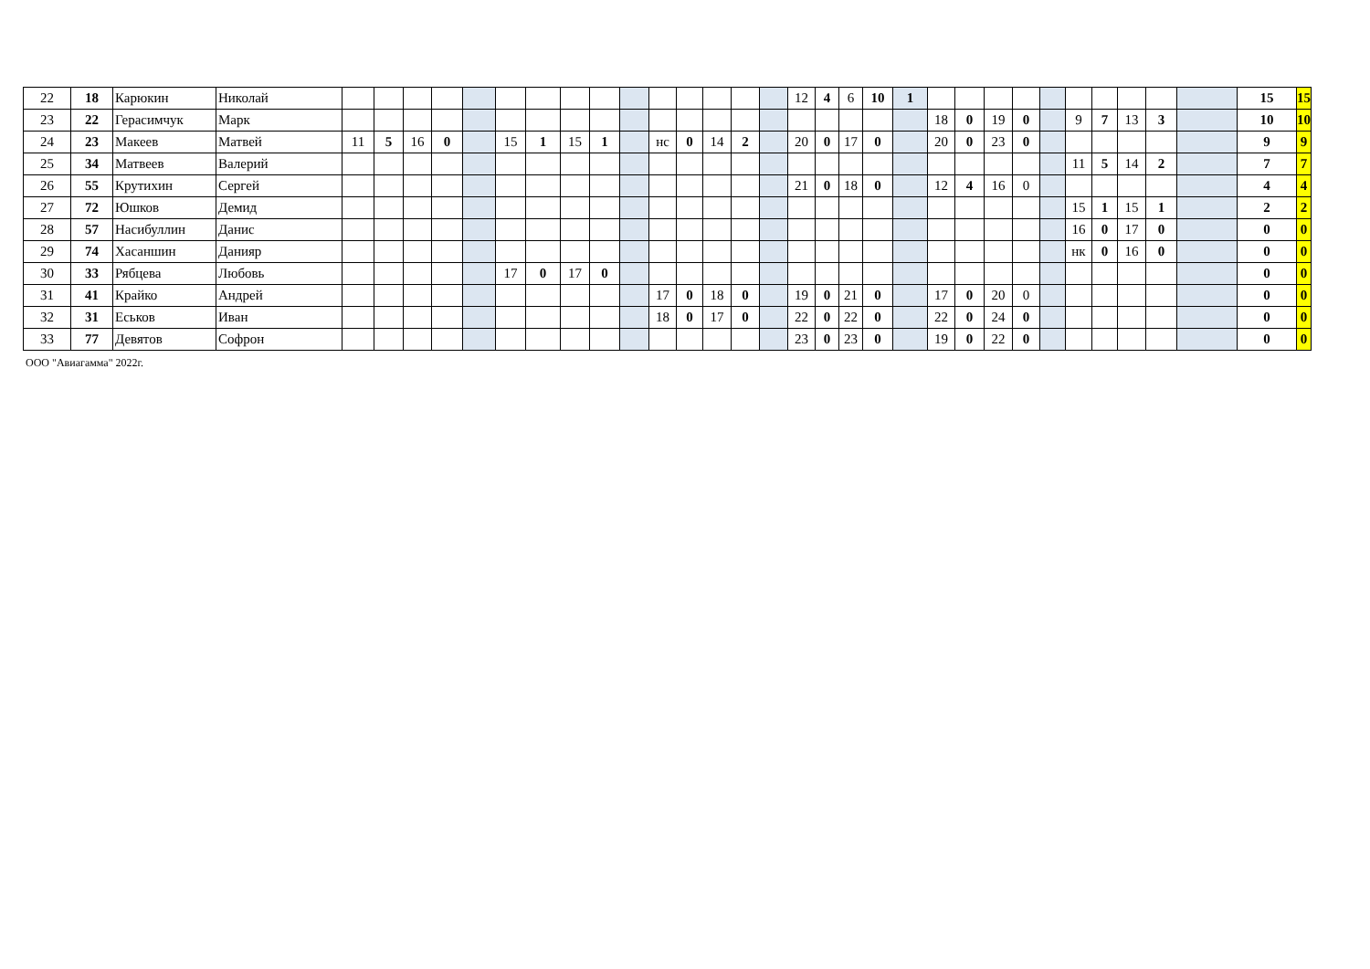| 22 | 18 | Карюкин | Николай | | | | | | | | | | | | | | | | 12 | 4 | 6 | 10 | 1 | | | | | | | | | | | 15 | 15 |
| 23 | 22 | Герасимчук | Марк | | | | | | | | | | | | | | | | | | | | | 18 | 0 | 19 | 0 | | 9 | 7 | 13 | 3 | | 10 | 10 |
| 24 | 23 | Макеев | Матвей | 11 | 5 | 16 | 0 | | 15 | 1 | 15 | 1 | | нс | 0 | 14 | 2 | | 20 | 0 | 17 | 0 | | 20 | 0 | 23 | 0 | | | | | | | 9 | 9 |
| 25 | 34 | Матвеев | Валерий | | | | | | | | | | | | | | | | | | | | | | | | | | 11 | 5 | 14 | 2 | | 7 | 7 |
| 26 | 55 | Крутихин | Сергей | | | | | | | | | | | | | | | | 21 | 0 | 18 | 0 | | 12 | 4 | 16 | 0 | | | | | | | 4 | 4 |
| 27 | 72 | Юшков | Демид | | | | | | | | | | | | | | | | | | | | | | | | | | 15 | 1 | 15 | 1 | | 2 | 2 |
| 28 | 57 | Насибуллин | Данис | | | | | | | | | | | | | | | | | | | | | | | | | | 16 | 0 | 17 | 0 | | 0 | 0 |
| 29 | 74 | Хасаншин | Данияр | | | | | | | | | | | | | | | | | | | | | | | | | | нк | 0 | 16 | 0 | | 0 | 0 |
| 30 | 33 | Рябцева | Любовь | | | | | | 17 | 0 | 17 | 0 | | | | | | | | | | | | | | | | | | | | | | 0 | 0 |
| 31 | 41 | Крайко | Андрей | | | | | | | | | | | 17 | 0 | 18 | 0 | | 19 | 0 | 21 | 0 | | 17 | 0 | 20 | 0 | | | | | | | 0 | 0 |
| 32 | 31 | Еськов | Иван | | | | | | | | | | | 18 | 0 | 17 | 0 | | 22 | 0 | 22 | 0 | | 22 | 0 | 24 | 0 | | | | | | | 0 | 0 |
| 33 | 77 | Девятов | Софрон | | | | | | | | | | | | | | | | 23 | 0 | 23 | 0 | | 19 | 0 | 22 | 0 | | | | | | | 0 | 0 |
ООО "Авиагамма" 2022г.